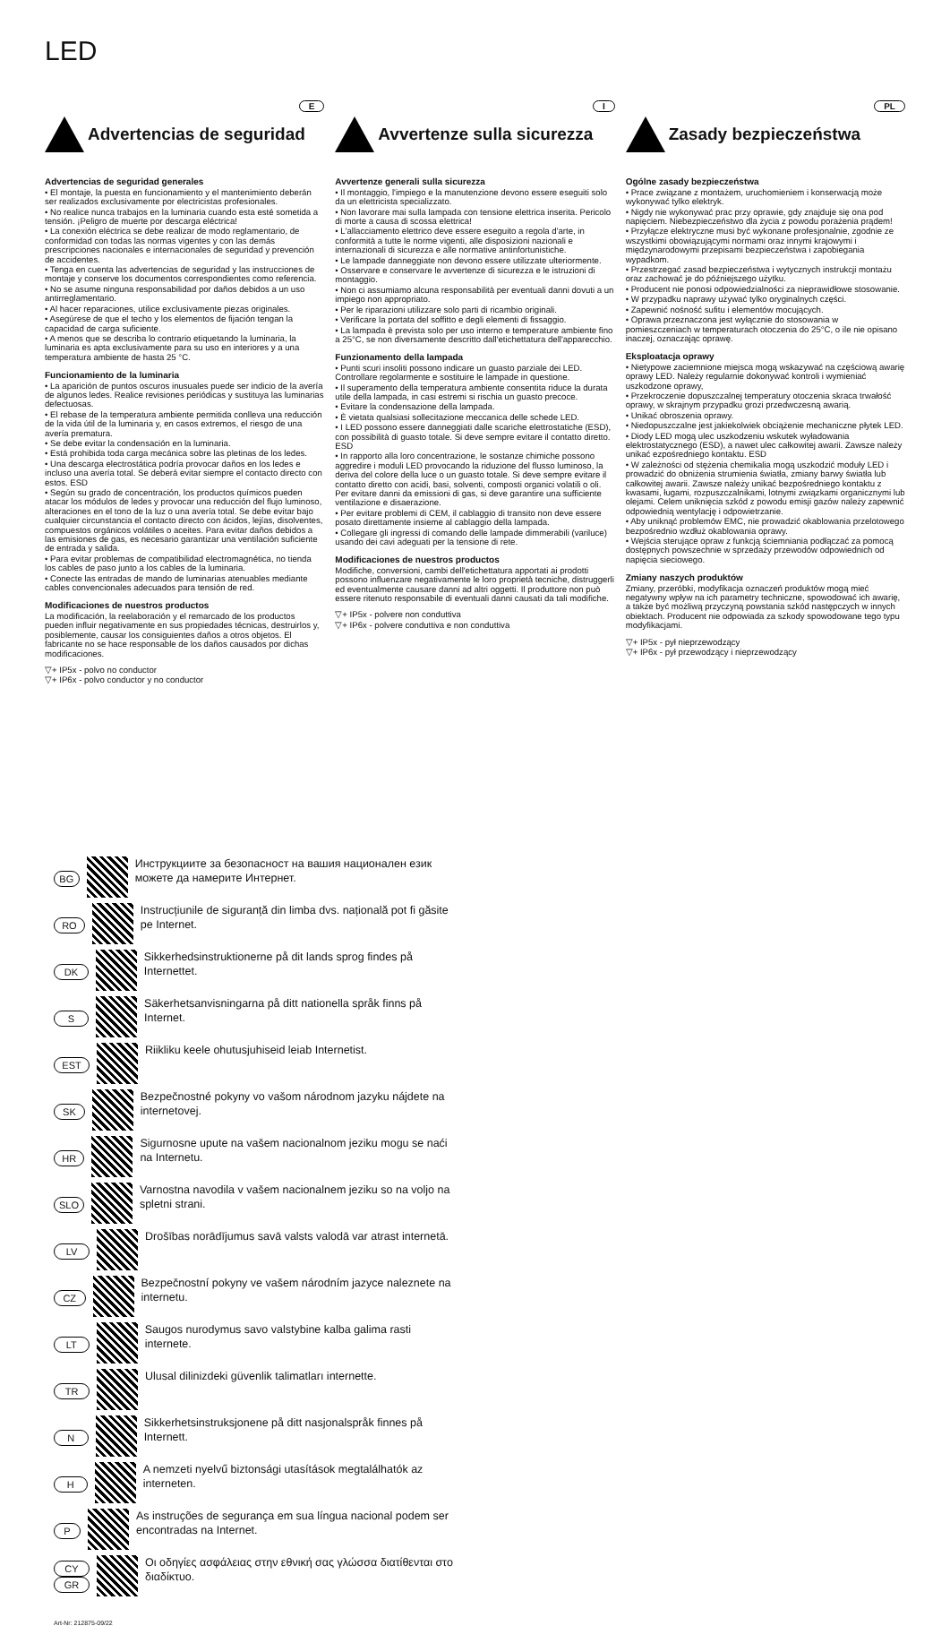LED
E
Advertencias de seguridad
Advertencias de seguridad generales
• El montaje, la puesta en funcionamiento y el mantenimiento deberán ser realizados exclusivamente por electricistas profesionales.
• No realice nunca trabajos en la luminaria cuando esta esté sometida a tensión. ¡Peligro de muerte por descarga eléctrica!
• La conexión eléctrica se debe realizar de modo reglamentario, de conformidad con todas las normas vigentes y con las demás prescripciones nacionales e internacionales de seguridad y prevención de accidentes.
• Tenga en cuenta las advertencias de seguridad y las instrucciones de montaje y conserve los documentos correspondientes como referencia.
• No se asume ninguna responsabilidad por daños debidos a un uso antirreglamentario.
• Al hacer reparaciones, utilice exclusivamente piezas originales.
• Asegúrese de que el techo y los elementos de fijación tengan la capacidad de carga suficiente.
• A menos que se describa lo contrario etiquetando la luminaria, la luminaria es apta exclusivamente para su uso en interiores y a una temperatura ambiente de hasta 25 °C.
Funcionamiento de la luminaria
• La aparición de puntos oscuros inusuales puede ser indicio de la avería de algunos ledes. Realice revisiones periódicas y sustituya las luminarias defectuosas.
• El rebase de la temperatura ambiente permitida conlleva una reducción de la vida útil de la luminaria y, en casos extremos, el riesgo de una avería prematura.
• Se debe evitar la condensación en la luminaria.
• Está prohibida toda carga mecánica sobre las pletinas de los ledes.
• Una descarga electrostática podría provocar daños en los ledes e incluso una avería total. Se deberá evitar siempre el contacto directo con estos. ESD
• Según su grado de concentración, los productos químicos pueden atacar los módulos de ledes y provocar una reducción del flujo luminoso, alteraciones en el tono de la luz o una avería total. Se debe evitar bajo cualquier circunstancia el contacto directo con ácidos, lejías, disolventes, compuestos orgánicos volátiles o aceites. Para evitar daños debidos a las emisiones de gas, es necesario garantizar una ventilación suficiente de entrada y salida.
• Para evitar problemas de compatibilidad electromagnética, no tienda los cables de paso junto a los cables de la luminaria.
• Conecte las entradas de mando de luminarias atenuables mediante cables convencionales adecuados para tensión de red.
Modificaciones de nuestros productos
La modificación, la reelaboración y el remarcado de los productos pueden influir negativamente en sus propiedades técnicas, destruirlos y, posiblemente, causar los consiguientes daños a otros objetos. El fabricante no se hace responsable de los daños causados por dichas modificaciones.
▽+ IP5x - polvo no conductor
▽+ IP6x - polvo conductor y no conductor
I
Avvertenze sulla sicurezza
Avvertenze generali sulla sicurezza
• Il montaggio, l'impiego e la manutenzione devono essere eseguiti solo da un elettricista specializzato.
• Non lavorare mai sulla lampada con tensione elettrica inserita. Pericolo di morte a causa di scossa elettrica!
• L'allacciamento elettrico deve essere eseguito a regola d'arte, in conformità a tutte le norme vigenti, alle disposizioni nazionali e internazionali di sicurezza e alle normative antinfortunistiche.
• Le lampade danneggiate non devono essere utilizzate ulteriormente.
• Osservare e conservare le avvertenze di sicurezza e le istruzioni di montaggio.
• Non ci assumiamo alcuna responsabilità per eventuali danni dovuti a un impiego non appropriato.
• Per le riparazioni utilizzare solo parti di ricambio originali.
• Verificare la portata del soffitto e degli elementi di fissaggio.
• La lampada è prevista solo per uso interno e temperature ambiente fino a 25°C, se non diversamente descritto dall'etichettatura dell'apparecchio.
Funzionamento della lampada
• Punti scuri insoliti possono indicare un guasto parziale dei LED. Controllare regolarmente e sostituire le lampade in questione.
• Il superamento della temperatura ambiente consentita riduce la durata utile della lampada, in casi estremi si rischia un guasto precoce.
• Evitare la condensazione della lampada.
• È vietata qualsiasi sollecitazione meccanica delle schede LED.
• I LED possono essere danneggiati dalle scariche elettrostatiche (ESD), con possibilità di guasto totale. Si deve sempre evitare il contatto diretto. ESD
• In rapporto alla loro concentrazione, le sostanze chimiche possono aggredire i moduli LED provocando la riduzione del flusso luminoso, la deriva del colore della luce o un guasto totale. Si deve sempre evitare il contatto diretto con acidi, basi, solventi, composti organici volatili o oli. Per evitare danni da emissioni di gas, si deve garantire una sufficiente ventilazione e disaerazione.
• Per evitare problemi di CEM, il cablaggio di transito non deve essere posato direttamente insieme al cablaggio della lampada.
• Collegare gli ingressi di comando delle lampade dimmerabili (variluce) usando dei cavi adeguati per la tensione di rete.
Modificaciones de nuestros productos
Modifiche, conversioni, cambi dell'etichettatura apportati ai prodotti possono influenzare negativamente le loro proprietà tecniche, distruggerli ed eventualmente causare danni ad altri oggetti. Il produttore non può essere ritenuto responsabile di eventuali danni causati da tali modifiche.
▽+ IP5x - polvere non conduttiva
▽+ IP6x - polvere conduttiva e non conduttiva
PL
Zasady bezpieczeństwa
Ogólne zasady bezpieczeństwa
• Prace związane z montażem, uruchomieniem i konserwacją może wykonywać tylko elektryk.
• Nigdy nie wykonywać prac przy oprawie, gdy znajduje się ona pod napięciem. Niebezpieczeństwo dla życia z powodu porażenia prądem!
• Przyłącze elektryczne musi być wykonane profesjonalnie, zgodnie ze wszystkimi obowiązującymi normami oraz innymi krajowymi i międzynarodowymi przepisami bezpieczeństwa i zapobiegania wypadkom.
• Przestrzegać zasad bezpieczeństwa i wytycznych instrukcji montażu oraz zachować je do późniejszego użytku.
• Producent nie ponosi odpowiedzialności za nieprawidłowe stosowanie.
• W przypadku naprawy używać tylko oryginalnych części.
• Zapewnić nośność sufitu i elementów mocujących.
• Oprawa przeznaczona jest wyłącznie do stosowania w pomieszczeniach w temperaturach otoczenia do 25°C, o ile nie opisano inaczej, oznaczając oprawę.
Eksploatacja oprawy
• Nietypowe zaciemnione miejsca mogą wskazywać na częściową awarię oprawy LED. Należy regularnie dokonywać kontroli i wymieniać uszkodzone oprawy,
• Przekroczenie dopuszczalnej temperatury otoczenia skraca trwałość oprawy, w skrajnym przypadku grozi przedwczesną awarią.
• Unikać obroszenia oprawy.
• Niedopuszczalne jest jakiekolwiek obciążenie mechaniczne płytek LED.
• Diody LED mogą ulec uszkodzeniu wskutek wyładowania elektrostatycznego (ESD), a nawet ulec całkowitej awarii. Zawsze należy unikać ezpośredniego kontaktu. ESD
• W zależności od stężenia chemikalia mogą uszkodzić moduły LED i prowadzić do obniżenia strumienia światła, zmiany barwy światła lub całkowitej awarii. Zawsze należy unikać bezpośredniego kontaktu z kwasami, ługami, rozpuszczalnikami, lotnymi związkami organicznymi lub olejami. Celem uniknięcia szkód z powodu emisji gazów należy zapewnić odpowiednią wentylację i odpowietrzanie.
• Aby uniknąć problemów EMC, nie prowadzić okablowania przelotowego bezpośrednio wzdłuż okablowania oprawy.
• Wejścia sterujące opraw z funkcją ściemniania podłączać za pomocą dostępnych powszechnie w sprzedaży przewodów odpowiednich od napięcia sieciowego.
Zmiany naszych produktów
Zmiany, przeróbki, modyfikacja oznaczeń produktów mogą mieć negatywny wpływ na ich parametry techniczne, spowodować ich awarię, a także być możliwą przyczyną powstania szkód następczych w innych obiektach. Producent nie odpowiada za szkody spowodowane tego typu modyfikacjami.
▽+ IP5x - pył nieprzewodzący
▽+ IP6x - pył przewodzący i nieprzewodzący
BG
Инструкциите за безопасност на вашия национален език можете да намерите Интернет.
RO
Instrucțiunile de siguranță din limba dvs. națională pot fi găsite pe Internet.
DK
Sikkerhedsinstruktionerne på dit lands sprog findes på Internettet.
S
Säkerhetsanvisningarna på ditt nationella språk finns på Internet.
EST
Riikliku keele ohutusjuhiseid leiab Internetist.
SK
Bezpečnostné pokyny vo vašom národnom jazyku nájdete na internetovej.
HR
Sigurnosne upute na vašem nacionalnom jeziku mogu se naći na Internetu.
SLO
Varnostna navodila v vašem nacionalnem jeziku so na voljo na spletni strani.
LV
Drošības norādījumus savā valsts valodā var atrast internetā.
CZ
Bezpečnostní pokyny ve vašem národním jazyce naleznete na internetu.
LT
Saugos nurodymus savo valstybine kalba galima rasti internete.
TR
Ulusal dilinizdeki güvenlik talimatları internette.
N
Sikkerhetsinstruksjonene på ditt nasjonalspråk finnes på Internett.
H
A nemzeti nyelvű biztonsági utasítások megtalálhatók az interneten.
P
As instruções de segurança em sua língua nacional podem ser encontradas na Internet.
CY
GR
Οι οδηγίες ασφάλειας στην εθνική σας γλώσσα διατίθενται στο διαδίκτυο.
Art-Nr: 212875-09/22